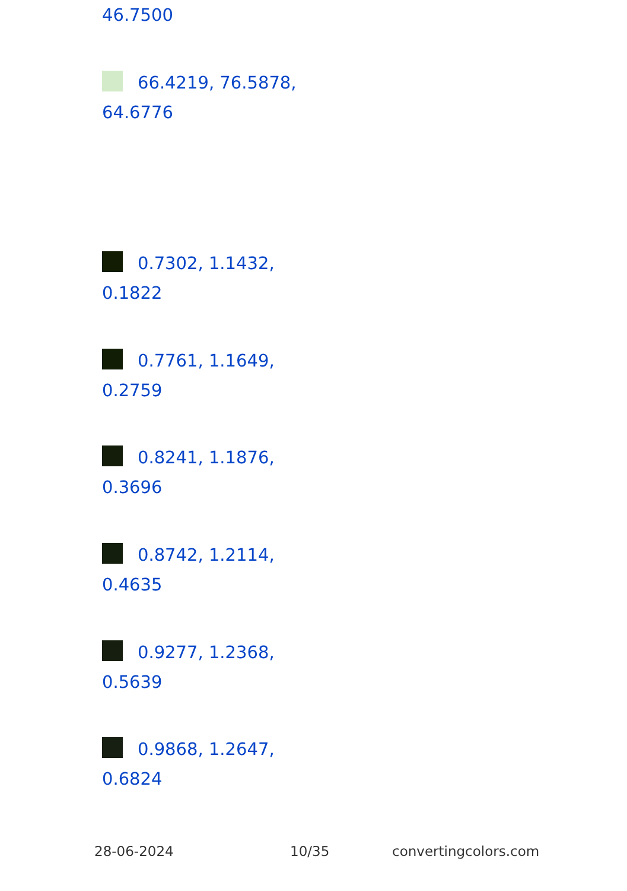46.7500
66.4219, 76.5878, 64.6776
0.7302, 1.1432, 0.1822
0.7761, 1.1649, 0.2759
0.8241, 1.1876, 0.3696
0.8742, 1.2114, 0.4635
0.9277, 1.2368, 0.5639
0.9868, 1.2647, 0.6824
28-06-2024 10/35 convertingcolors.com